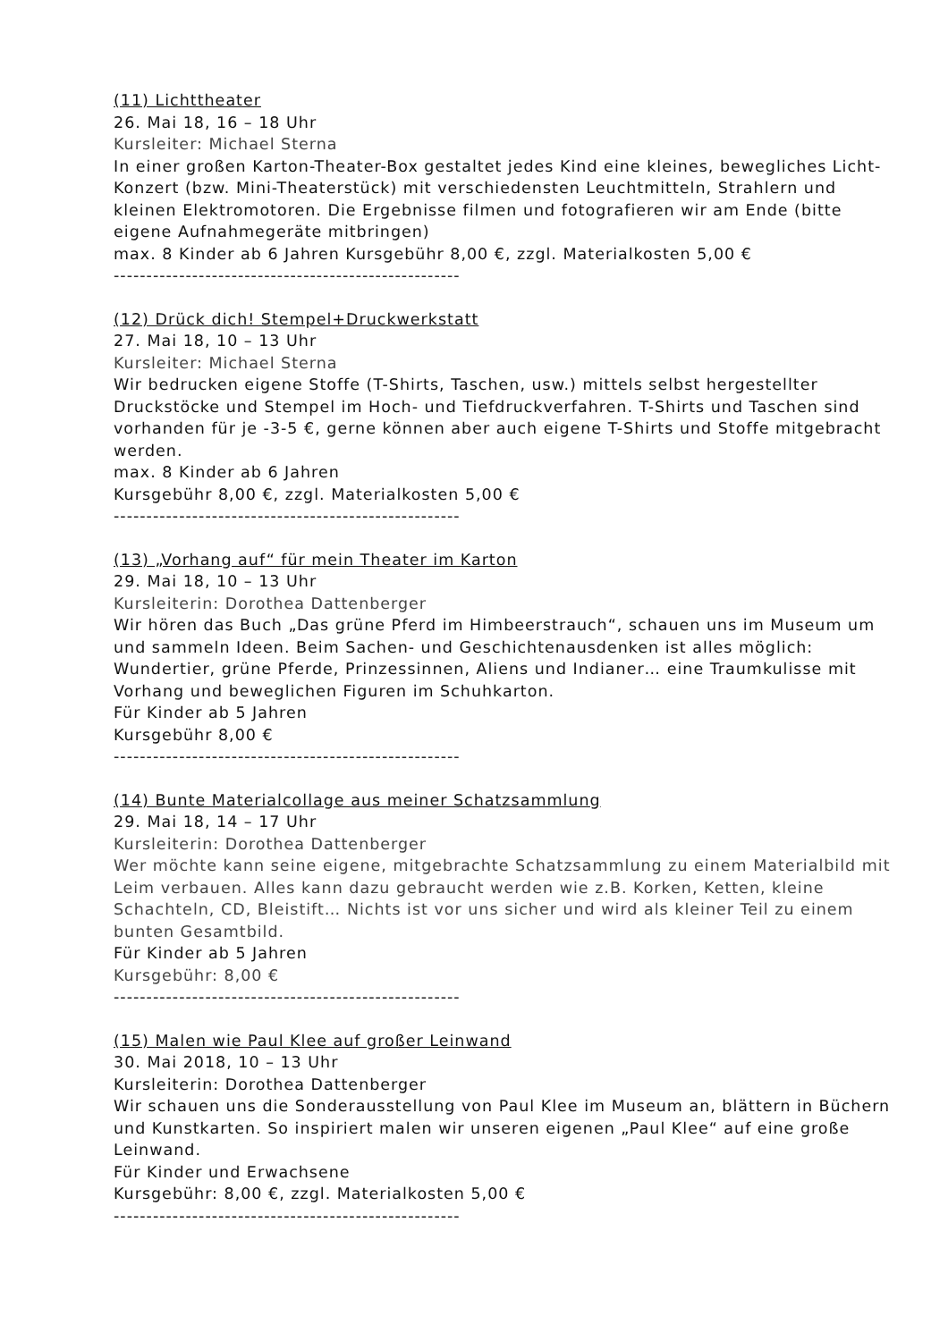(11) Lichttheater
26. Mai 18, 16 – 18 Uhr
Kursleiter: Michael Sterna
In einer großen Karton-Theater-Box gestaltet jedes Kind eine kleines, bewegliches Licht-Konzert (bzw. Mini-Theaterstück) mit verschiedensten Leuchtmitteln, Strahlern und kleinen Elektromotoren. Die Ergebnisse filmen und fotografieren wir am Ende (bitte eigene Aufnahmegeräte mitbringen)
max. 8 Kinder ab 6 Jahren Kursgebühr 8,00 €, zzgl. Materialkosten 5,00 €
-----------------------------------------------------
(12) Drück dich! Stempel+Druckwerkstatt
27. Mai 18, 10 – 13 Uhr
Kursleiter: Michael Sterna
Wir bedrucken eigene Stoffe (T-Shirts, Taschen, usw.) mittels selbst hergestellter Druckstöcke und Stempel im Hoch- und Tiefdruckverfahren. T-Shirts und Taschen sind vorhanden für je -3-5 €, gerne können aber auch eigene T-Shirts und Stoffe mitgebracht werden.
max. 8 Kinder ab 6 Jahren
Kursgebühr 8,00 €, zzgl. Materialkosten 5,00 €
-----------------------------------------------------
(13) „Vorhang auf“ für mein Theater im Karton
29. Mai 18, 10 – 13 Uhr
Kursleiterin: Dorothea Dattenberger
Wir hören das Buch „Das grüne Pferd im Himbeerstrauch“, schauen uns im Museum um und sammeln Ideen. Beim Sachen- und Geschichtenausdenken ist alles möglich: Wundertier, grüne Pferde, Prinzessinnen, Aliens und Indianer… eine Traumkulisse mit Vorhang und beweglichen Figuren im Schuhkarton.
Für Kinder ab 5 Jahren
Kursgebühr 8,00 €
-----------------------------------------------------
(14) Bunte Materialcollage aus meiner Schatzsammlung
29. Mai 18, 14 – 17 Uhr
Kursleiterin: Dorothea Dattenberger
Wer möchte kann seine eigene, mitgebrachte Schatzsammlung zu einem Materialbild mit Leim verbauen. Alles kann dazu gebraucht werden wie z.B. Korken, Ketten, kleine Schachteln, CD, Bleistift… Nichts ist vor uns sicher und wird als kleiner Teil zu einem bunten Gesamtbild.
Für Kinder ab 5 Jahren
Kursgebühr: 8,00 €
-----------------------------------------------------
(15) Malen wie Paul Klee auf großer Leinwand
30. Mai 2018, 10 – 13 Uhr
Kursleiterin: Dorothea Dattenberger
Wir schauen uns die Sonderausstellung von Paul Klee im Museum an, blättern in Büchern und Kunstkarten. So inspiriert malen wir unseren eigenen „Paul Klee“ auf eine große Leinwand.
Für Kinder und Erwachsene
Kursgebühr: 8,00 €, zzgl. Materialkosten 5,00 €
-----------------------------------------------------